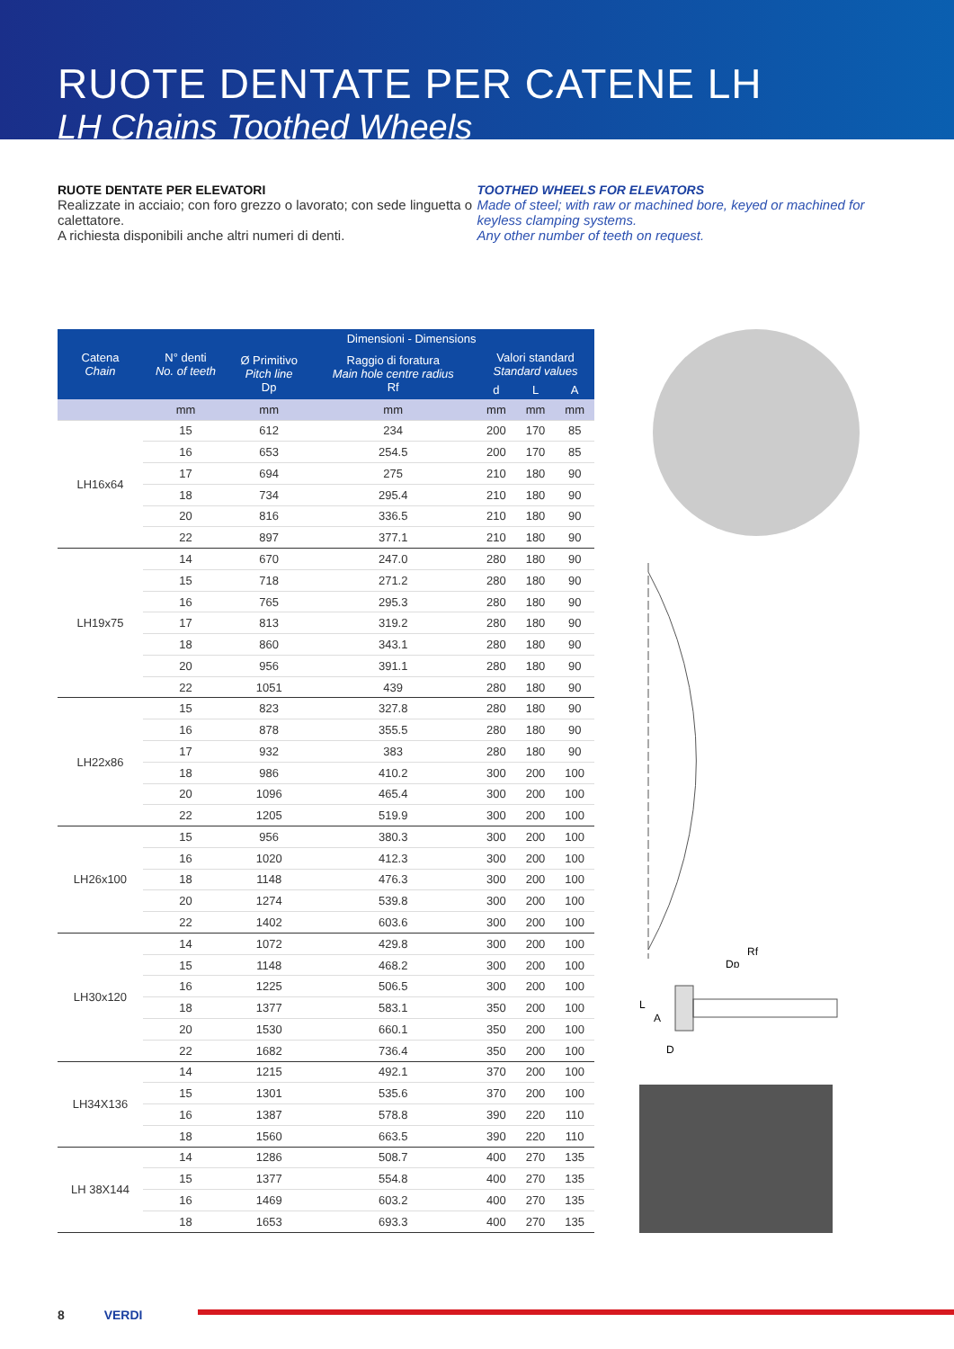RUOTE DENTATE PER CATENE LH
LH Chains Toothed Wheels
RUOTE DENTATE PER ELEVATORI
Realizzate in acciaio; con foro grezzo o lavorato; con sede linguetta o calettatore.
A richiesta disponibili anche altri numeri di denti.
TOOTHED WHEELS FOR ELEVATORS
Made of steel; with raw or machined bore, keyed or machined for keyless clamping systems.
Any other number of teeth on request.
| Catena Chain | N° denti No. of teeth | Dimensioni - Dimensions | | | | |
| --- | --- | --- | --- | --- | --- | --- |
| | | Ø Primitivo Pitch line Dp | Raggio di foratura Main hole centre radius Rf | Valori standard Standard values | | |
| | | | | d | L | A |
| | mm | mm | mm | mm | mm | mm |
| LH16x64 | 15 | 612 | 234 | 200 | 170 | 85 |
| | 16 | 653 | 254.5 | 200 | 170 | 85 |
| | 17 | 694 | 275 | 210 | 180 | 90 |
| | 18 | 734 | 295.4 | 210 | 180 | 90 |
| | 20 | 816 | 336.5 | 210 | 180 | 90 |
| | 22 | 897 | 377.1 | 210 | 180 | 90 |
| LH19x75 | 14 | 670 | 247.0 | 280 | 180 | 90 |
| | 15 | 718 | 271.2 | 280 | 180 | 90 |
| | 16 | 765 | 295.3 | 280 | 180 | 90 |
| | 17 | 813 | 319.2 | 280 | 180 | 90 |
| | 18 | 860 | 343.1 | 280 | 180 | 90 |
| | 20 | 956 | 391.1 | 280 | 180 | 90 |
| | 22 | 1051 | 439 | 280 | 180 | 90 |
| LH22x86 | 15 | 823 | 327.8 | 280 | 180 | 90 |
| | 16 | 878 | 355.5 | 280 | 180 | 90 |
| | 17 | 932 | 383 | 280 | 180 | 90 |
| | 18 | 986 | 410.2 | 300 | 200 | 100 |
| | 20 | 1096 | 465.4 | 300 | 200 | 100 |
| | 22 | 1205 | 519.9 | 300 | 200 | 100 |
| LH26x100 | 15 | 956 | 380.3 | 300 | 200 | 100 |
| | 16 | 1020 | 412.3 | 300 | 200 | 100 |
| | 18 | 1148 | 476.3 | 300 | 200 | 100 |
| | 20 | 1274 | 539.8 | 300 | 200 | 100 |
| | 22 | 1402 | 603.6 | 300 | 200 | 100 |
| LH30x120 | 14 | 1072 | 429.8 | 300 | 200 | 100 |
| | 15 | 1148 | 468.2 | 300 | 200 | 100 |
| | 16 | 1225 | 506.5 | 300 | 200 | 100 |
| | 18 | 1377 | 583.1 | 350 | 200 | 100 |
| | 20 | 1530 | 660.1 | 350 | 200 | 100 |
| | 22 | 1682 | 736.4 | 350 | 200 | 100 |
| LH34X136 | 14 | 1215 | 492.1 | 370 | 200 | 100 |
| | 15 | 1301 | 535.6 | 370 | 200 | 100 |
| | 16 | 1387 | 578.8 | 390 | 220 | 110 |
| | 18 | 1560 | 663.5 | 390 | 220 | 110 |
| LH 38X144 | 14 | 1286 | 508.7 | 400 | 270 | 135 |
| | 15 | 1377 | 554.8 | 400 | 270 | 135 |
| | 16 | 1469 | 603.2 | 400 | 270 | 135 |
| | 18 | 1653 | 693.3 | 400 | 270 | 135 |
Rf
Dp
L
A
D
8 VERDI